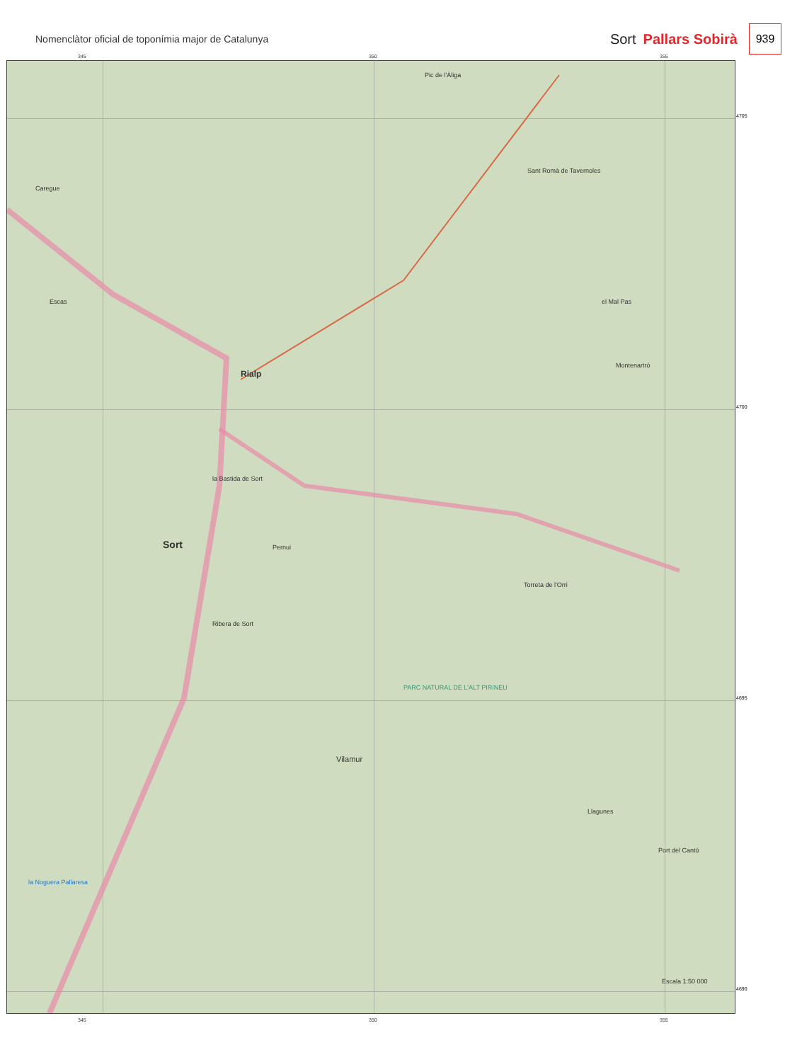Nomenclàtor oficial de toponímia major de Catalunya
Sort Pallars Sobirà
939
345 350 355
Pic de l'Àliga
Caregue
Escas
Rialp
Sant Romà de Tavernoles
el Mal Pas
Montenartró
la Bastida de Sort
Sort Pernui
Ribera de Sort
Torreta de l'Orri
PARC NATURAL DE L'ALT PIRINEU
Vilamur
Llagunes
Port del Cantó
la Noguera Pallaresa
Escala 1:50 000
345 350 355
4705
4700
4695
4690